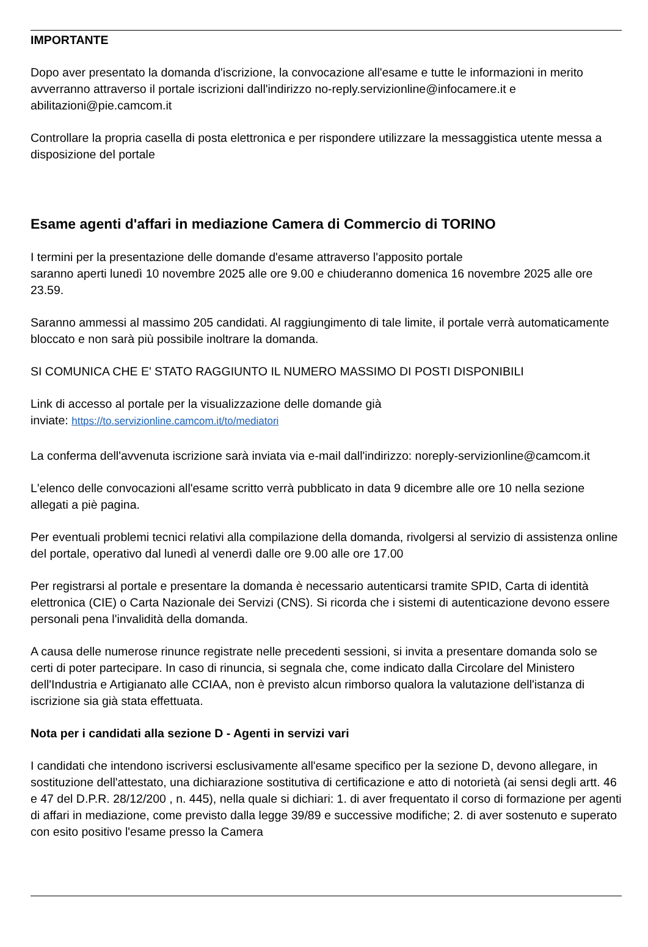IMPORTANTE
Dopo aver presentato la domanda d'iscrizione, la convocazione all'esame e tutte le informazioni in merito avverranno attraverso il portale iscrizioni dall'indirizzo no-reply.servizionline@infocamere.it e abilitazioni@pie.camcom.it
Controllare la propria casella di posta elettronica e per rispondere utilizzare la messaggistica utente messa a disposizione del portale
Esame agenti d'affari in mediazione Camera di Commercio di TORINO
I termini per la presentazione delle domande d'esame attraverso l'apposito portale
saranno aperti lunedì 10 novembre 2025 alle ore 9.00 e chiuderanno domenica 16 novembre 2025 alle ore 23.59.
Saranno ammessi al massimo 205 candidati. Al raggiungimento di tale limite, il portale verrà automaticamente bloccato e non sarà più possibile inoltrare la domanda.
SI COMUNICA CHE E' STATO RAGGIUNTO IL NUMERO MASSIMO DI POSTI DISPONIBILI
Link di accesso al portale per la visualizzazione delle domande già
inviate: https://to.servizionline.camcom.it/to/mediatori
La conferma dell'avvenuta iscrizione sarà inviata via e-mail dall'indirizzo: noreply-servizionline@camcom.it
L'elenco delle convocazioni all'esame scritto verrà pubblicato in data 9 dicembre alle ore 10 nella sezione allegati a piè pagina.
Per eventuali problemi tecnici relativi alla compilazione della domanda, rivolgersi al servizio di assistenza online del portale, operativo dal lunedì al venerdì dalle ore 9.00 alle ore 17.00
Per registrarsi al portale e presentare la domanda è necessario autenticarsi tramite SPID, Carta di identità elettronica (CIE) o Carta Nazionale dei Servizi (CNS). Si ricorda che i sistemi di autenticazione devono essere personali pena l'invalidità della domanda.
A causa delle numerose rinunce registrate nelle precedenti sessioni, si invita a presentare domanda solo se certi di poter partecipare. In caso di rinuncia, si segnala che, come indicato dalla Circolare del Ministero dell'Industria e Artigianato alle CCIAA, non è previsto alcun rimborso qualora la valutazione dell'istanza di iscrizione sia già stata effettuata.
Nota per i candidati alla sezione D - Agenti in servizi vari
I candidati che intendono iscriversi esclusivamente all'esame specifico per la sezione D, devono allegare, in sostituzione dell'attestato, una dichiarazione sostitutiva di certificazione e atto di notorietà (ai sensi degli artt. 46 e 47 del D.P.R. 28/12/200 , n. 445), nella quale si dichiari: 1. di aver frequentato il corso di formazione per agenti di affari in mediazione, come previsto dalla legge 39/89 e successive modifiche; 2. di aver sostenuto e superato con esito positivo l'esame presso la Camera